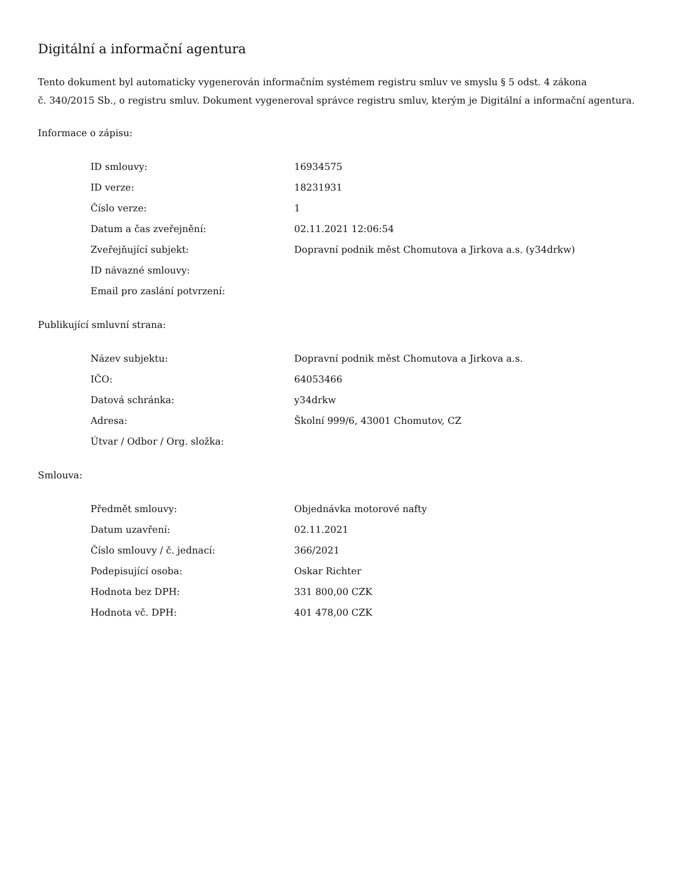Digitální a informační agentura
Tento dokument byl automaticky vygenerován informačním systémem registru smluv ve smyslu § 5 odst. 4 zákona
č. 340/2015 Sb., o registru smluv. Dokument vygeneroval správce registru smluv, kterým je Digitální a informační agentura.
Informace o zápisu:
| ID smlouvy: | 16934575 |
| ID verze: | 18231931 |
| Číslo verze: | 1 |
| Datum a čas zveřejnění: | 02.11.2021 12:06:54 |
| Zveřejňující subjekt: | Dopravní podnik měst Chomutova a Jirkova a.s. (y34drkw) |
| ID návazné smlouvy: | |
| Email pro zaslání potvrzení: | |
Publikující smluvní strana:
| Název subjektu: | Dopravní podnik měst Chomutova a Jirkova a.s. |
| IČO: | 64053466 |
| Datová schránka: | y34drkw |
| Adresa: | Školní 999/6, 43001 Chomutov, CZ |
| Útvar / Odbor / Org. složka: | |
Smlouva:
| Předmět smlouvy: | Objednávka motorové nafty |
| Datum uzavření: | 02.11.2021 |
| Číslo smlouvy / č. jednací: | 366/2021 |
| Podepisující osoba: | Oskar Richter |
| Hodnota bez DPH: | 331 800,00 CZK |
| Hodnota vč. DPH: | 401 478,00 CZK |